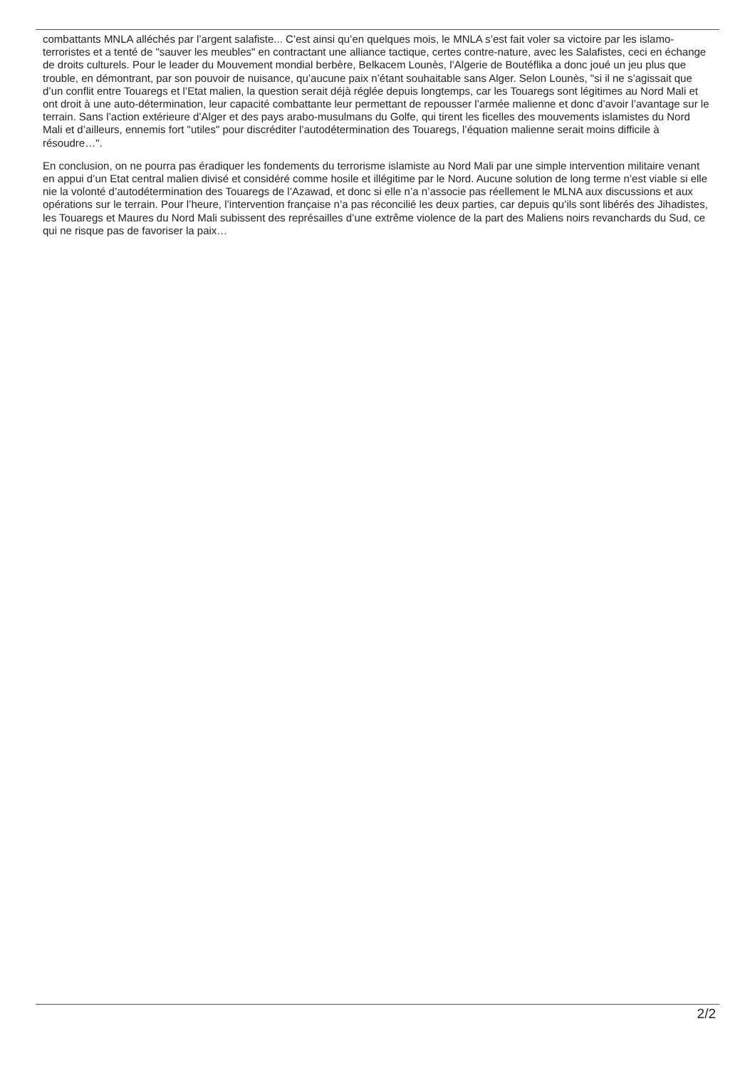combattants MNLA alléchés par l’argent salafiste... C’est ainsi qu’en quelques mois, le MNLA s’est fait voler sa victoire par les islamo-terroristes et a tenté de "sauver les meubles" en contractant une alliance tactique, certes contre-nature, avec les Salafistes, ceci en échange de droits culturels. Pour le leader du Mouvement mondial berbère, Belkacem Lounès, l’Algerie de Boutéflika a donc joué un jeu plus que trouble, en démontrant, par son pouvoir de nuisance, qu’aucune paix n’étant souhaitable sans Alger. Selon Lounès, "si il ne s’agissait que d’un conflit entre Touaregs et l’Etat malien, la question serait déjà réglée depuis longtemps, car les Touaregs sont légitimes au Nord Mali et ont droit à une auto-détermination, leur capacité combattante leur permettant de repousser l’armée malienne et donc d’avoir l’avantage sur le terrain. Sans l’action extérieure d’Alger et des pays arabo-musulmans du Golfe, qui tirent les ficelles des mouvements islamistes du Nord Mali et d’ailleurs, ennemis fort "utiles" pour discréditer l’autodétermination des Touaregs, l’équation malienne serait moins difficile à résoudre…".
En conclusion, on ne pourra pas éradiquer les fondements du terrorisme islamiste au Nord Mali par une simple intervention militaire venant en appui d’un Etat central malien divisé et considéré comme hosile et illégitime par le Nord. Aucune solution de long terme n’est viable si elle nie la volonté d’autodétermination des Touaregs de l’Azawad, et donc si elle n’a n’associe pas réellement le MLNA aux discussions et aux opérations sur le terrain. Pour l’heure, l’intervention française n’a pas réconcilié les deux parties, car depuis qu’ils sont libérés des Jihadistes, les Touaregs et Maures du Nord Mali subissent des représailles d’une extrême violence de la part des Maliens noirs revanchards du Sud, ce qui ne risque pas de favoriser la paix…
2/2